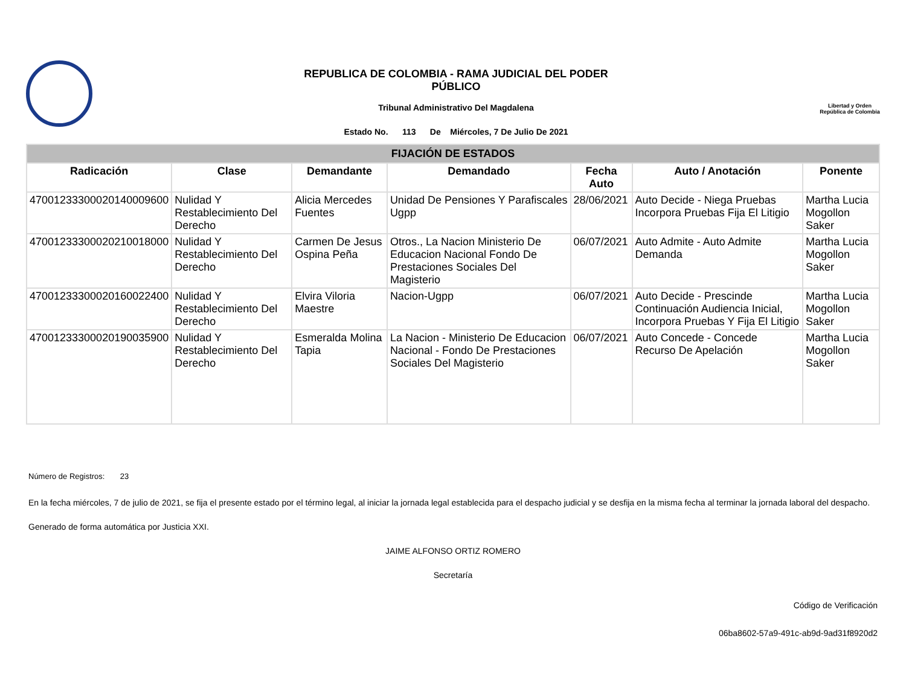REPUBLICA DE COLOMBIA - RAMA JUDICIAL DEL PODER
PÚBLICO
Tribunal Administrativo Del Magdalena
Estado No. 113 De Miércoles, 7 De Julio De 2021
Libertad y Orden
República de Colombia
| FIJACIÓN DE ESTADOS | | | | | | |
| Radicación | Clase | Demandante | Demandado | Fecha Auto | Auto / Anotación | Ponente |
| 47001233300020140009600 | Nulidad Y Restablecimiento Del Derecho | Alicia Mercedes Fuentes | Unidad De Pensiones Y Parafiscales Ugpp | 28/06/2021 | Auto Decide - Niega Pruebas Incorpora Pruebas Fija El Litigio | Martha Lucia Mogollon Saker |
| 47001233300020210018000 | Nulidad Y Restablecimiento Del Derecho | Carmen De Jesus Ospina Peña | Otros., La Nacion Ministerio De Educacion Nacional Fondo De Prestaciones Sociales Del Magisterio | 06/07/2021 | Auto Admite - Auto Admite Demanda | Martha Lucia Mogollon Saker |
| 47001233300020160022400 | Nulidad Y Restablecimiento Del Derecho | Elvira Viloria Maestre | Nacion-Ugpp | 06/07/2021 | Auto Decide - Prescinde Continuación Audiencia Inicial, Incorpora Pruebas Y Fija El Litigio | Martha Lucia Mogollon Saker |
| 47001233300020190035900 | Nulidad Y Restablecimiento Del Derecho | Esmeralda Molina Tapia | La Nacion - Ministerio De Educacion Nacional - Fondo De Prestaciones Sociales Del Magisterio | 06/07/2021 | Auto Concede - Concede Recurso De Apelación | Martha Lucia Mogollon Saker |
Número de Registros: 23
En la fecha miércoles, 7 de julio de 2021, se fija el presente estado por el término legal, al iniciar la jornada legal establecida para el despacho judicial y se desfija en la misma fecha al terminar la jornada laboral del despacho.
Generado de forma automática por Justicia XXI.
JAIME ALFONSO ORTIZ ROMERO
Secretaría
Código de Verificación
06ba8602-57a9-491c-ab9d-9ad31f8920d2